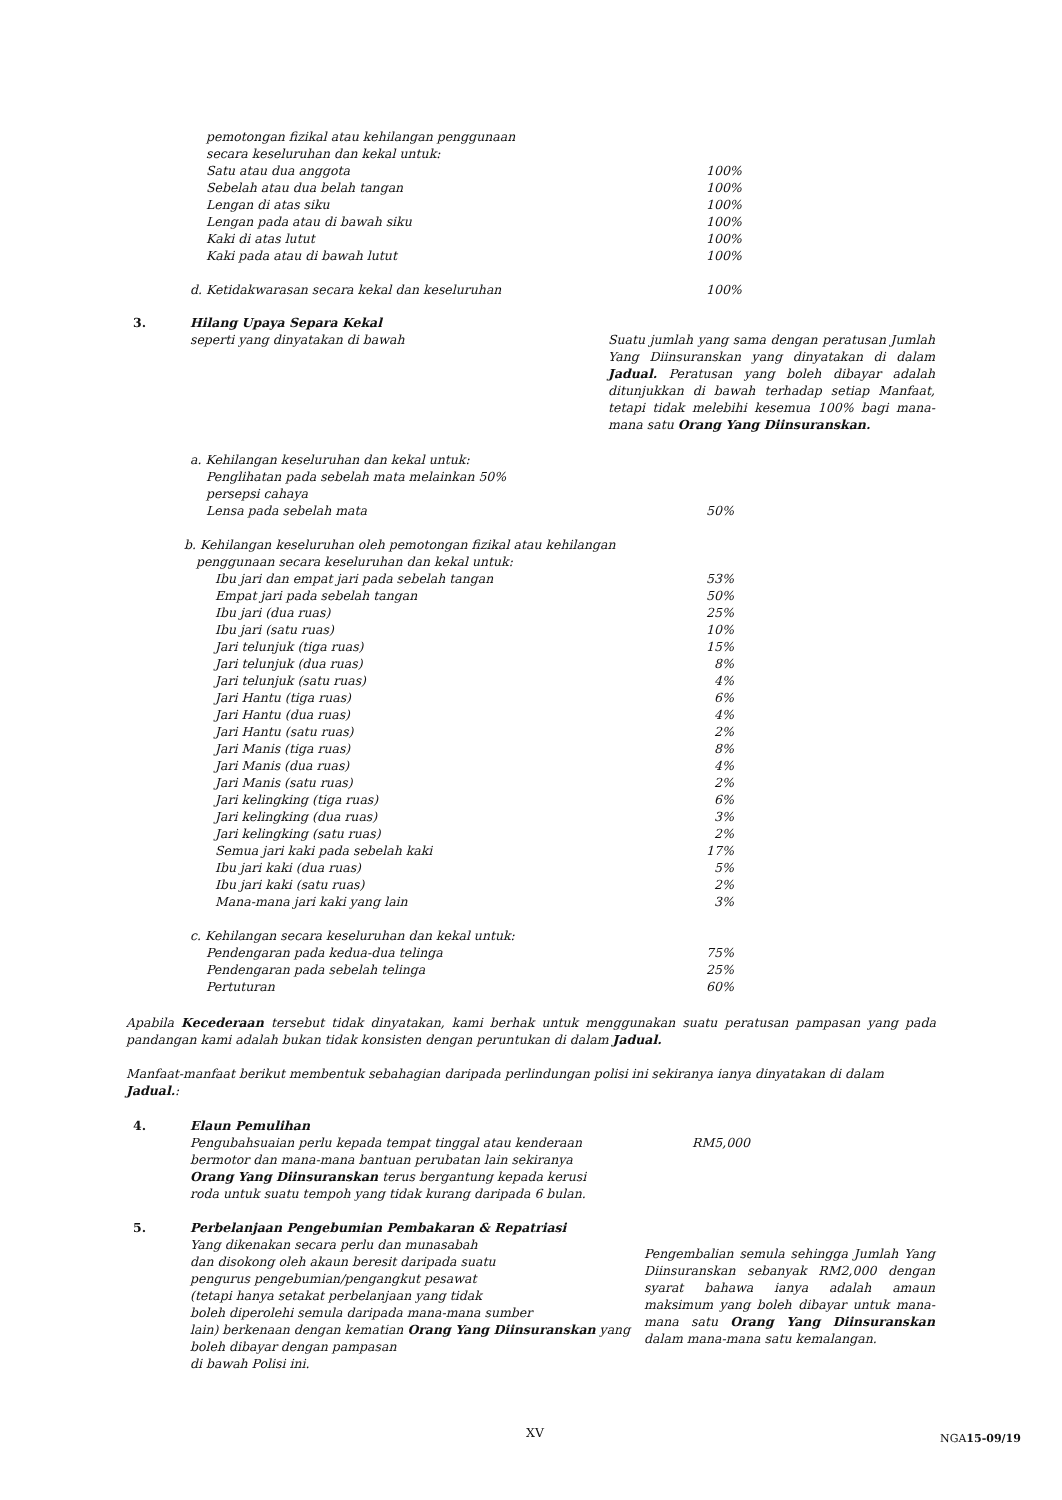| pemotongan fizikal atau kehilangan penggunaan secara keseluruhan dan kekal untuk: | |
| Satu atau dua anggota | 100% |
| Sebelah atau dua belah tangan | 100% |
| Lengan di atas siku | 100% |
| Lengan pada atau di bawah siku | 100% |
| Kaki di atas lutut | 100% |
| Kaki pada atau di bawah lutut | 100% |
| d. Ketidakwarasan secara kekal dan keseluruhan | 100% |
3. Hilang Upaya Separa Kekal
seperti yang dinyatakan di bawah
Suatu jumlah yang sama dengan peratusan Jumlah Yang Diinsuranskan yang dinyatakan di dalam Jadual. Peratusan yang boleh dibayar adalah ditunjukkan di bawah terhadap setiap Manfaat, tetapi tidak melebihi kesemua 100% bagi mana-mana satu Orang Yang Diinsuranskan.
| a. Kehilangan keseluruhan dan kekal untuk: | |
| Penglihatan pada sebelah mata melainkan 50% persepsi cahaya | |
| Lensa pada sebelah mata | 50% |
| b. Kehilangan keseluruhan oleh pemotongan fizikal atau kehilangan penggunaan secara keseluruhan dan kekal untuk: | |
| Ibu jari dan empat jari pada sebelah tangan | 53% |
| Empat jari pada sebelah tangan | 50% |
| Ibu jari (dua ruas) | 25% |
| Ibu jari (satu ruas) | 10% |
| Jari telunjuk (tiga ruas) | 15% |
| Jari telunjuk (dua ruas) | 8% |
| Jari telunjuk (satu ruas) | 4% |
| Jari Hantu (tiga ruas) | 6% |
| Jari Hantu (dua ruas) | 4% |
| Jari Hantu (satu ruas) | 2% |
| Jari Manis (tiga ruas) | 8% |
| Jari Manis (dua ruas) | 4% |
| Jari Manis (satu ruas) | 2% |
| Jari kelingking (tiga ruas) | 6% |
| Jari kelingking (dua ruas) | 3% |
| Jari kelingking (satu ruas) | 2% |
| Semua jari kaki pada sebelah kaki | 17% |
| Ibu jari kaki (dua ruas) | 5% |
| Ibu jari kaki (satu ruas) | 2% |
| Mana-mana jari kaki yang lain | 3% |
| c. Kehilangan secara keseluruhan dan kekal untuk: | |
| Pendengaran pada kedua-dua telinga | 75% |
| Pendengaran pada sebelah telinga | 25% |
| Pertuturan | 60% |
Apabila Kecederaan tersebut tidak dinyatakan, kami berhak untuk menggunakan suatu peratusan pampasan yang pada pandangan kami adalah bukan tidak konsisten dengan peruntukan di dalam Jadual.
Manfaat-manfaat berikut membentuk sebahagian daripada perlindungan polisi ini sekiranya ianya dinyatakan di dalam Jadual.:
4. Elaun Pemulihan
Pengubahsuaian perlu kepada tempat tinggal atau kenderaan
bermotor dan mana-mana bantuan perubatan lain sekiranya
Orang Yang Diinsuranskan terus bergantung kepada kerusi
roda untuk suatu tempoh yang tidak kurang daripada 6 bulan.
RM5,000
5. Perbelanjaan Pengebumian Pembakaran & Repatriasi
Yang dikenakan secara perlu dan munasabah
dan disokong oleh akaun beresit daripada suatu
pengurus pengebumian/pengangkut pesawat
(tetapi hanya setakat perbelanjaan yang tidak
boleh diperolehi semula daripada mana-mana sumber
lain) berkenaan dengan kematian Orang Yang Diinsuranskan yang boleh dibayar dengan pampasan
di bawah Polisi ini.
Pengembalian semula sehingga Jumlah Yang Diinsuranskan sebanyak RM2,000 dengan syarat bahawa ianya adalah amaun maksimum yang boleh dibayar untuk mana-mana satu Orang Yang Diinsuranskan dalam mana-mana satu kemalangan.
XV
NGA15-09/19